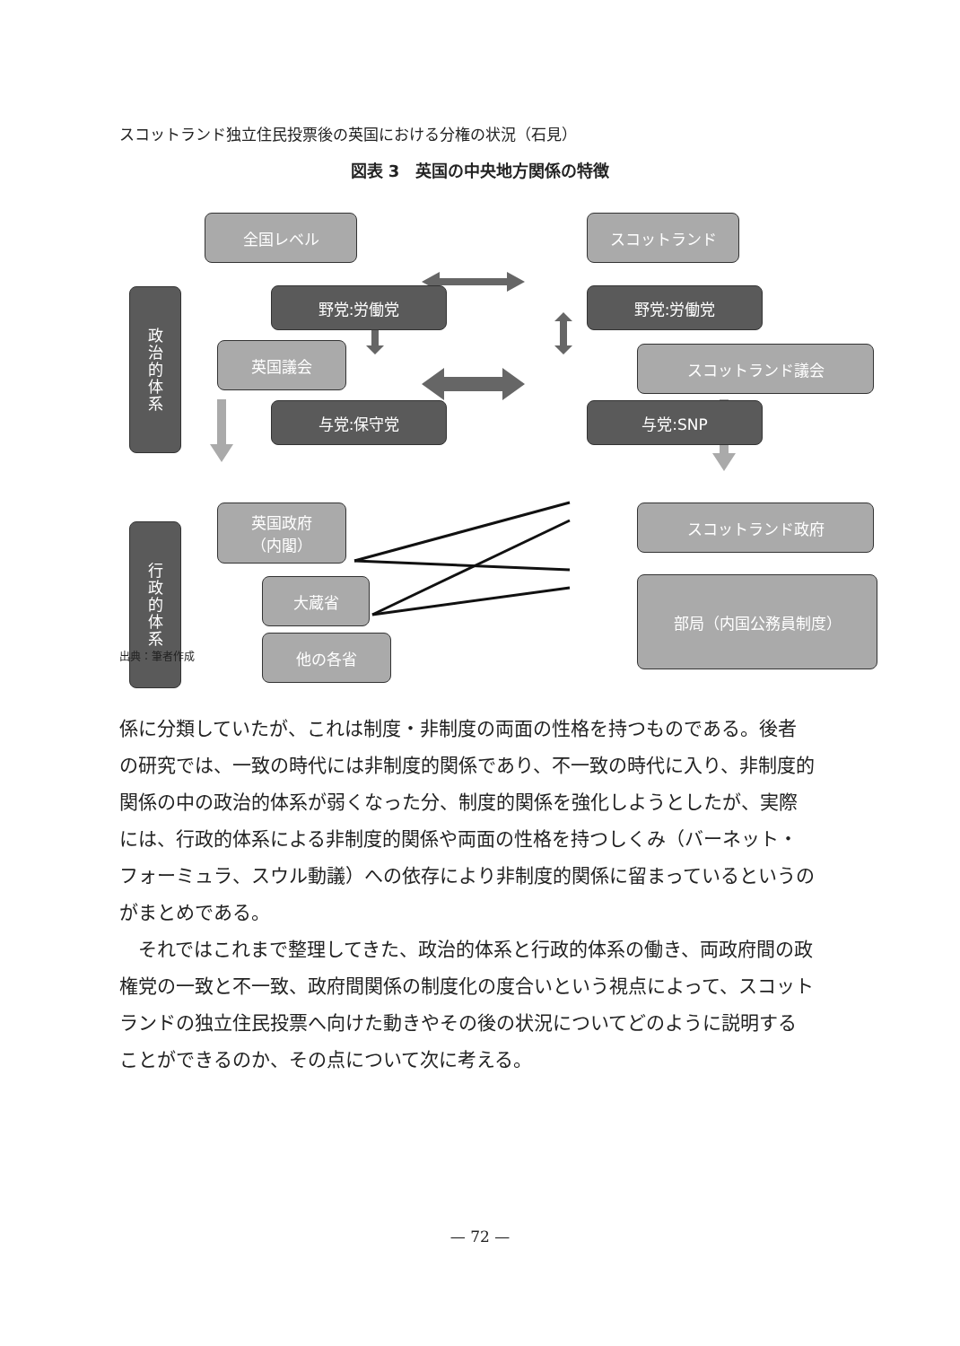スコットランド独立住民投票後の英国における分権の状況（石見）
図表 3　英国の中央地方関係の特徴
全国レベル スコットランド
政治的体系
野党:労働党 野党:労働党
英国議会 スコットランド議会
与党:保守党 与党:SNP
行政的体系
英国政府
（内閣）
スコットランド政府
大蔵省 部局（内国公務員制度）
他の各省
出典：筆者作成
係に分類していたが、これは制度・非制度の両面の性格を持つものである。後者の研究では、一致の時代には非制度的関係であり、不一致の時代に入り、非制度的関係の中の政治的体系が弱くなった分、制度的関係を強化しようとしたが、実際には、行政的体系による非制度的関係や両面の性格を持つしくみ（バーネット・フォーミュラ、スウル動議）への依存により非制度的関係に留まっているというのがまとめである。
　それではこれまで整理してきた、政治的体系と行政的体系の働き、両政府間の政権党の一致と不一致、政府間関係の制度化の度合いという視点によって、スコットランドの独立住民投票へ向けた動きやその後の状況についてどのように説明することができるのか、その点について次に考える。
— 72 —